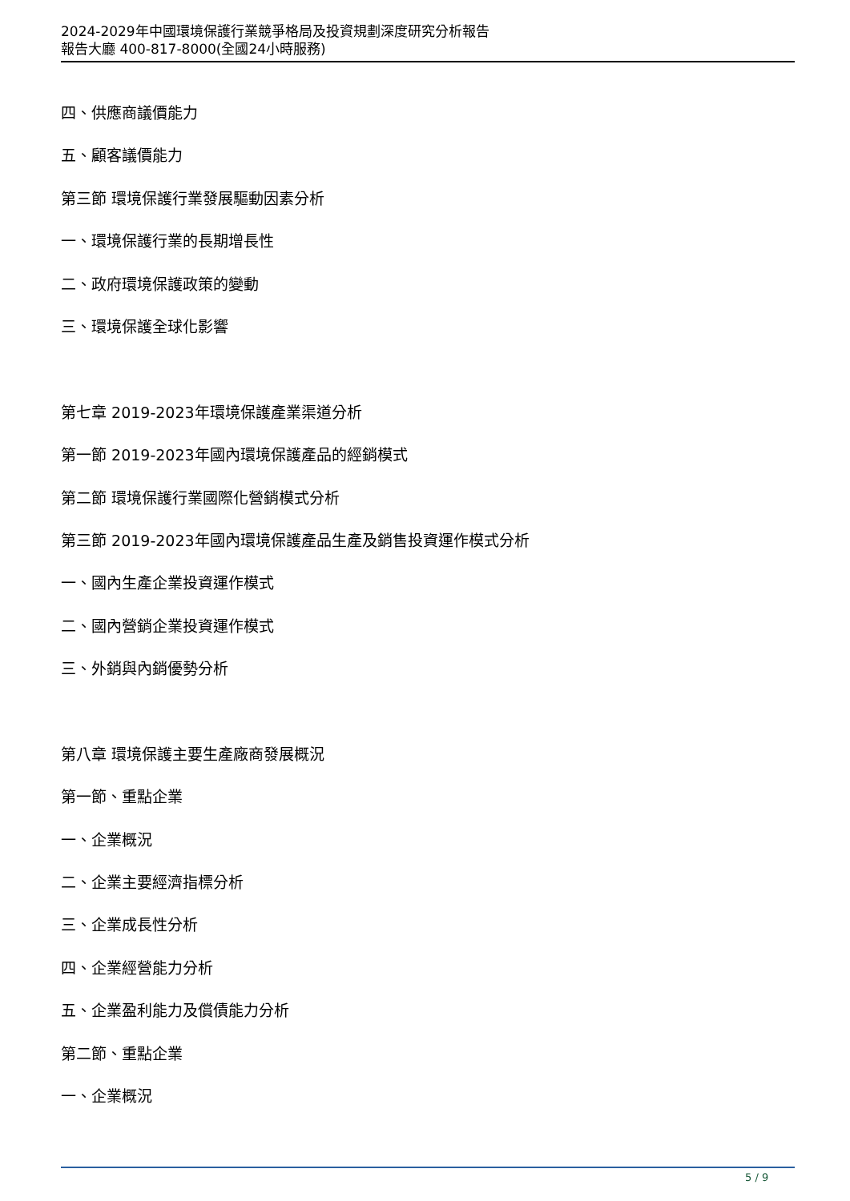2024-2029年中國環境保護行業競爭格局及投資規劃深度研究分析報告
報告大廳 400-817-8000(全國24小時服務)
四、供應商議價能力
五、顧客議價能力
第三節 環境保護行業發展驅動因素分析
一、環境保護行業的長期增長性
二、政府環境保護政策的變動
三、環境保護全球化影響
第七章 2019-2023年環境保護產業渠道分析
第一節 2019-2023年國內環境保護產品的經銷模式
第二節 環境保護行業國際化營銷模式分析
第三節 2019-2023年國內環境保護產品生產及銷售投資運作模式分析
一、國內生產企業投資運作模式
二、國內營銷企業投資運作模式
三、外銷與內銷優勢分析
第八章 環境保護主要生產廠商發展概況
第一節、重點企業
一、企業概況
二、企業主要經濟指標分析
三、企業成長性分析
四、企業經營能力分析
五、企業盈利能力及償債能力分析
第二節、重點企業
一、企業概況
5 / 9